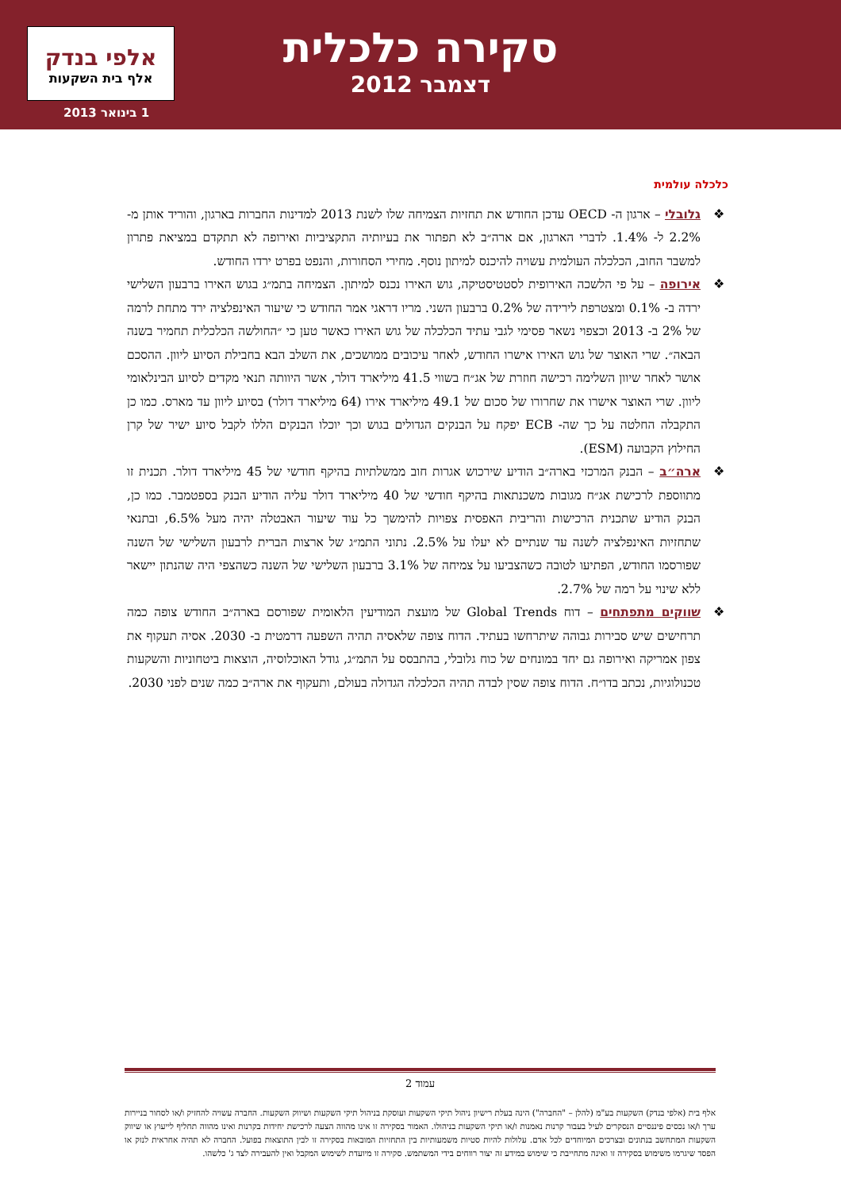סקירה כלכלית
דצמבר 2012
אלפי בנדק
אלף בית השקעות
1 בינואר 2013
כלכלה עולמית
❖ גלובלי – ארגון ה- OECD עדכן החודש את תחזיות הצמיחה שלו לשנת 2013 למדינות החברות בארגון, והוריד אותן מ- 2.2% ל- 1.4%. לדברי הארגון, אם ארה״ב לא תפתור את בעיותיה התקציביות ואירופה לא תתקדם במציאת פתרון למשבר החוב, הכלכלה העולמית עשויה להיכנס למיתון נוסף. מחירי הסחורות, והנפט בפרט ירדו החודש.
❖ אירופה – על פי הלשכה האירופית לסטטיסטיקה, גוש האירו נכנס למיתון. הצמיחה בתמ״ג בגוש האירו ברבעון השלישי ירדה ב- 0.1% ומצטרפת לירידה של 0.2% ברבעון השני. מריו דראגי אמר החודש כי שיעור האינפלציה ירד מתחת לרמה של 2% ב- 2013 וכצפוי נשאר פסימי לגבי עתיד הכלכלה של גוש האירו כאשר טען כי ״החולשה הכלכלית תחמיר בשנה הבאה״. שרי האוצר של גוש האירו אישרו החודש, לאחר עיכובים ממושכים, את השלב הבא בחבילת הסיוע ליוון. ההסכם אושר לאחר שיוון השלימה רכישה חוזרת של אג״ח בשווי 41.5 מיליארד דולר, אשר היוותה תנאי מקדים לסיוע הבינלאומי ליוון. שרי האוצר אישרו את שחרורו של סכום של 49.1 מיליארד אירו (64 מיליארד דולר) בסיוע ליוון עד מארס. כמו כן התקבלה החלטה על כך שה- ECB יפקח על הבנקים הגדולים בגוש וכך יוכלו הבנקים הללו לקבל סיוע ישיר של קרן החילוץ הקבועה (ESM).
❖ ארה״ב – הבנק המרכזי בארה״ב הודיע שירכוש אגרות חוב ממשלתיות בהיקף חודשי של 45 מיליארד דולר. תכנית זו מתווספת לרכישת אג״ח מגובות משכנתאות בהיקף חודשי של 40 מיליארד דולר עליה הודיע הבנק בספטמבר. כמו כן, הבנק הודיע שתכנית הרכישות והריבית האפסית צפויות להימשך כל עוד שיעור האבטלה יהיה מעל 6.5%, ובתנאי שתחזיות האינפלציה לשנה עד שנתיים לא יעלו על 2.5%. נתוני התמ״ג של ארצות הברית לרבעון השלישי של השנה שפורסמו החודש, הפתיעו לטובה כשהצביעו על צמיחה של 3.1% ברבעון השלישי של השנה כשהצפי היה שהנתון יישאר ללא שינוי על רמה של 2.7%.
❖ שווקים מתפתחים – דוח Global Trends של מועצת המודיעין הלאומית שפורסם בארה״ב החודש צופה כמה תרחישים שיש סבירות גבוהה שיתרחשו בעתיד. הדוח צופה שלאסיה תהיה השפעה דרמטית ב- 2030. אסיה תעקוף את צפון אמריקה ואירופה גם יחד במונחים של כוח גלובלי, בהתבסס על התמ״ג, גודל האוכלוסיה, הוצאות ביטחוניות והשקעות טכנולוגיות, נכתב בדו״ח. הדוח צופה שסין לבדה תהיה הכלכלה הגדולה בעולם, ותעקוף את ארה״ב כמה שנים לפני 2030.
עמוד 2
אלף בית (אלפי בנדק) השקעות בע"מ (להלן – "החברה") הינה בעלת רישיון ניהול תיקי השקעות ועוסקת בניהול תיקי השקעות ושיווק השקעות. החברה עשויה להחזיק ו/או לסחור בניירות ערך ו/או נכסים פיננסיים הנסקרים לעיל בעבור קרנות נאמנות ו/או תיקי השקעות בניהולו. האמור בסקירה זו אינו מהווה הצעה לרכישת יחידות בקרנות ואינו מהווה תחליף לייעוץ או שיווק השקעות המתחשב בנתונים ובצרכים המיוחדים לכל אדם. עלולות להיות סטיות משמעותיות בין התחזיות המובאות בסקירה זו לבין התוצאות בפועל. החברה לא תהיה אחראית לנזק או הפסד שיגרמו משימוש בסקירה זו ואינה מתחייבת כי שימוש במידע זה יצור רווחים בידי המשתמש. סקירה זו מיועדת לשימוש המקבל ואין להעבירה לצד ג' כלשהו.